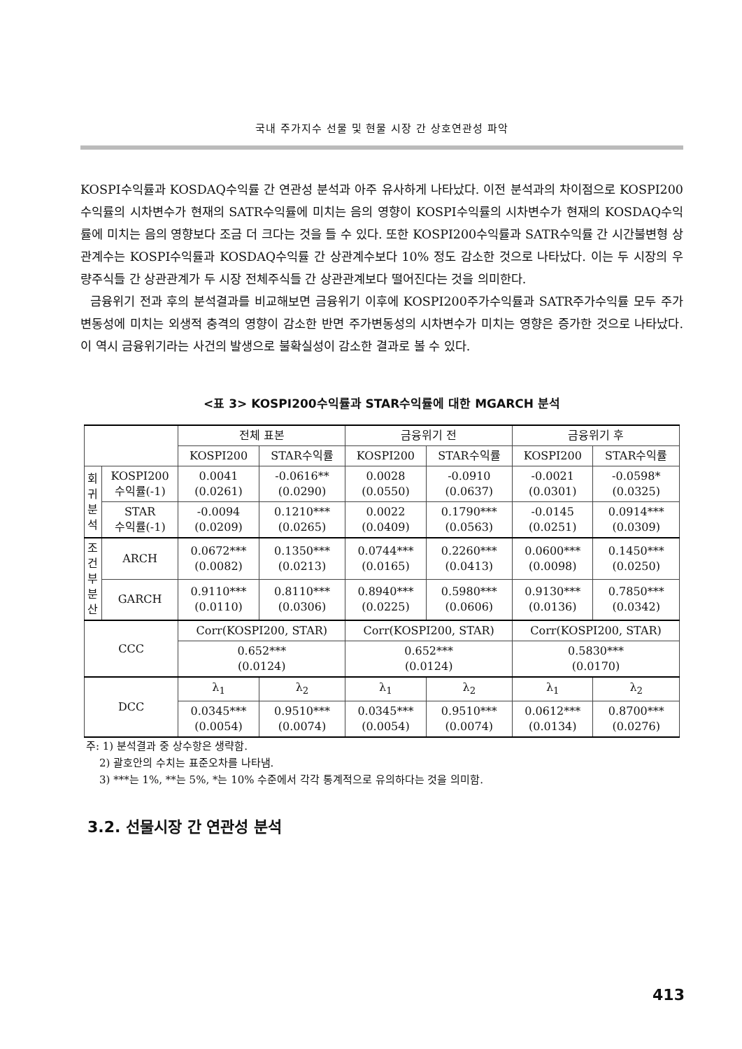국내 주가지수 선물 및 현물 시장 간 상호연관성 파악
KOSPI수익률과 KOSDAQ수익률 간 연관성 분석과 아주 유사하게 나타났다. 이전 분석과의 차이점으로 KOSPI200수익률의 시차변수가 현재의 SATR수익률에 미치는 음의 영향이 KOSPI수익률의 시차변수가 현재의 KOSDAQ수익률에 미치는 음의 영향보다 조금 더 크다는 것을 들 수 있다. 또한 KOSPI200수익률과 SATR수익률 간 시간불변형 상관계수는 KOSPI수익률과 KOSDAQ수익률 간 상관계수보다 10% 정도 감소한 것으로 나타났다. 이는 두 시장의 우량주식들 간 상관관계가 두 시장 전체주식들 간 상관관계보다 떨어진다는 것을 의미한다.
금융위기 전과 후의 분석결과를 비교해보면 금융위기 이후에 KOSPI200주가수익률과 SATR주가수익률 모두 주가변동성에 미치는 외생적 충격의 영향이 감소한 반면 주가변동성의 시차변수가 미치는 영향은 증가한 것으로 나타났다. 이 역시 금융위기라는 사건의 발생으로 불확실성이 감소한 결과로 볼 수 있다.
<표 3> KOSPI200수익률과 STAR수익률에 대한 MGARCH 분석
| | | 전체 표본 | | 금융위기 전 | | 금융위기 후 | |
| --- | --- | --- | --- | --- | --- | --- | --- |
| | | KOSPI200 | STAR수익률 | KOSPI200 | STAR수익률 | KOSPI200 | STAR수익률 |
| 회 귀 분 석 | KOSPI200 수익률(-1) | 0.0041 (0.0261) | -0.0616** (0.0290) | 0.0028 (0.0550) | -0.0910 (0.0637) | -0.0021 (0.0301) | -0.0598* (0.0325) |
| | STAR 수익률(-1) | -0.0094 (0.0209) | 0.1210*** (0.0265) | 0.0022 (0.0409) | 0.1790*** (0.0563) | -0.0145 (0.0251) | 0.0914*** (0.0309) |
| 조 건 부 분 산 | ARCH | 0.0672*** (0.0082) | 0.1350*** (0.0213) | 0.0744*** (0.0165) | 0.2260*** (0.0413) | 0.0600*** (0.0098) | 0.1450*** (0.0250) |
| | GARCH | 0.9110*** (0.0110) | 0.8110*** (0.0306) | 0.8940*** (0.0225) | 0.5980*** (0.0606) | 0.9130*** (0.0136) | 0.7850*** (0.0342) |
| CCC | | Corr(KOSPI200, STAR) | | Corr(KOSPI200, STAR) | | Corr(KOSPI200, STAR) | |
| | | 0.652*** (0.0124) | | 0.652*** (0.0124) | | 0.5830*** (0.0170) | |
| DCC | | λ<sub>1</sub> | λ<sub>2</sub> | λ<sub>1</sub> | λ<sub>2</sub> | λ<sub>1</sub> | λ<sub>2</sub> |
| | | 0.0345*** (0.0054) | 0.9510*** (0.0074) | 0.0345*** (0.0054) | 0.9510*** (0.0074) | 0.0612*** (0.0134) | 0.8700*** (0.0276) |
주: 1) 분석결과 중 상수항은 생략함.
2) 괄호안의 수치는 표준오차를 나타냄.
3) ***는 1%, **는 5%, *는 10% 수준에서 각각 통계적으로 유의하다는 것을 의미함.
3.2. 선물시장 간 연관성 분석
413